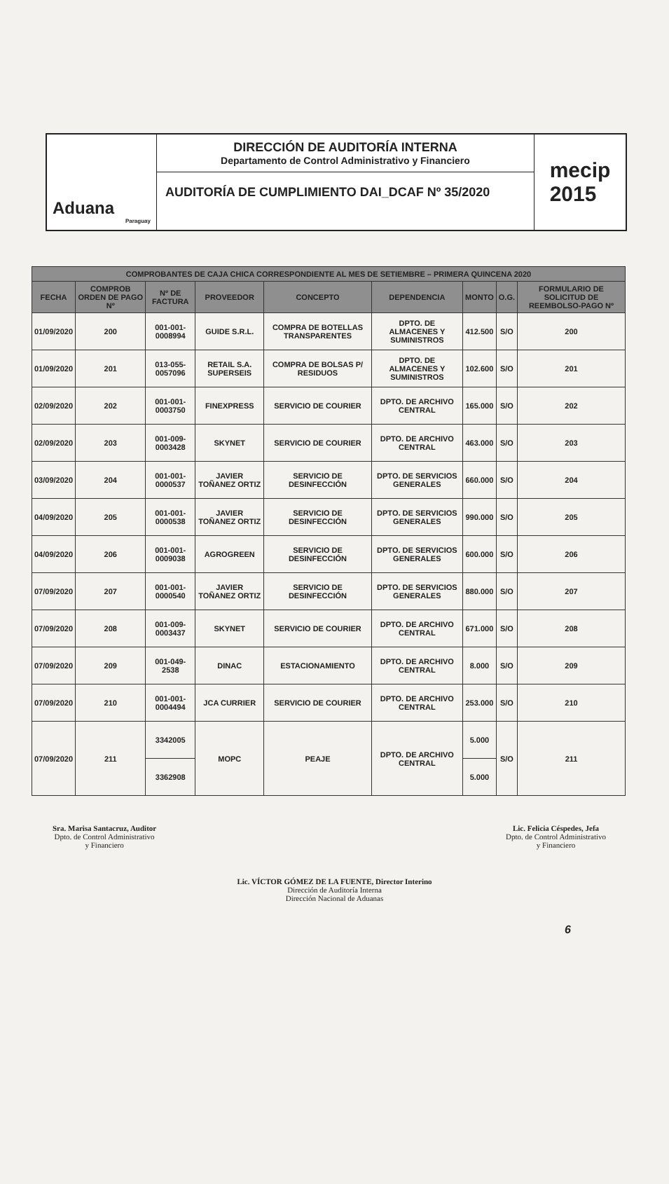Aduana
Paraguay
DIRECCIÓN DE AUDITORÍA INTERNA
Departamento de Control Administrativo y Financiero
AUDITORÍA DE CUMPLIMIENTO DAI_DCAF Nº 35/2020
mecip
2015
| COMPROBANTES DE CAJA CHICA CORRESPONDIENTE AL MES DE SETIEMBRE – PRIMERA QUINCENA 2020 | | | | | | | | |
| --- | --- | --- | --- | --- | --- | --- | --- | --- |
| FECHA | COMPROB ORDEN DE PAGO Nº | Nº DE FACTURA | PROVEEDOR | CONCEPTO | DEPENDENCIA | MONTO | O.G. | FORMULARIO DE SOLICITUD DE REEMBOLSO-PAGO Nº |
| 01/09/2020 | 200 | 001-001-0008994 | GUIDE S.R.L. | COMPRA DE BOTELLAS TRANSPARENTES | DPTO. DE ALMACENES Y SUMINISTROS | 412.500 | S/O | 200 |
| 01/09/2020 | 201 | 013-055-0057096 | RETAIL S.A. SUPERSEIS | COMPRA DE BOLSAS P/ RESIDUOS | DPTO. DE ALMACENES Y SUMINISTROS | 102.600 | S/O | 201 |
| 02/09/2020 | 202 | 001-001-0003750 | FINEXPRESS | SERVICIO DE COURIER | DPTO. DE ARCHIVO CENTRAL | 165.000 | S/O | 202 |
| 02/09/2020 | 203 | 001-009-0003428 | SKYNET | SERVICIO DE COURIER | DPTO. DE ARCHIVO CENTRAL | 463.000 | S/O | 203 |
| 03/09/2020 | 204 | 001-001-0000537 | JAVIER TOÑANEZ ORTIZ | SERVICIO DE DESINFECCIÓN | DPTO. DE SERVICIOS GENERALES | 660.000 | S/O | 204 |
| 04/09/2020 | 205 | 001-001-0000538 | JAVIER TOÑANEZ ORTIZ | SERVICIO DE DESINFECCIÓN | DPTO. DE SERVICIOS GENERALES | 990.000 | S/O | 205 |
| 04/09/2020 | 206 | 001-001-0009038 | AGROGREEN | SERVICIO DE DESINFECCIÓN | DPTO. DE SERVICIOS GENERALES | 600.000 | S/O | 206 |
| 07/09/2020 | 207 | 001-001-0000540 | JAVIER TOÑANEZ ORTIZ | SERVICIO DE DESINFECCIÓN | DPTO. DE SERVICIOS GENERALES | 880.000 | S/O | 207 |
| 07/09/2020 | 208 | 001-009-0003437 | SKYNET | SERVICIO DE COURIER | DPTO. DE ARCHIVO CENTRAL | 671.000 | S/O | 208 |
| 07/09/2020 | 209 | 001-049-2538 | DINAC | ESTACIONAMIENTO | DPTO. DE ARCHIVO CENTRAL | 8.000 | S/O | 209 |
| 07/09/2020 | 210 | 001-001-0004494 | JCA CURRIER | SERVICIO DE COURIER | DPTO. DE ARCHIVO CENTRAL | 253.000 | S/O | 210 |
| 07/09/2020 | 211 | 3342005 | MOPC | PEAJE | DPTO. DE ARCHIVO CENTRAL | 5.000 | S/O | 211 |
| | | 3362908 | | | | 5.000 | | |
Sra. Marisa Santacruz, Auditor
Dpto. de Control Administrativo
y Financiero
Lic. Felicia Céspedes, Jefa
Dpto. de Control Administrativo
y Financiero
Lic. VÍCTOR GÓMEZ DE LA FUENTE, Director Interino
Dirección de Auditoría Interna
Dirección Nacional de Aduanas
6